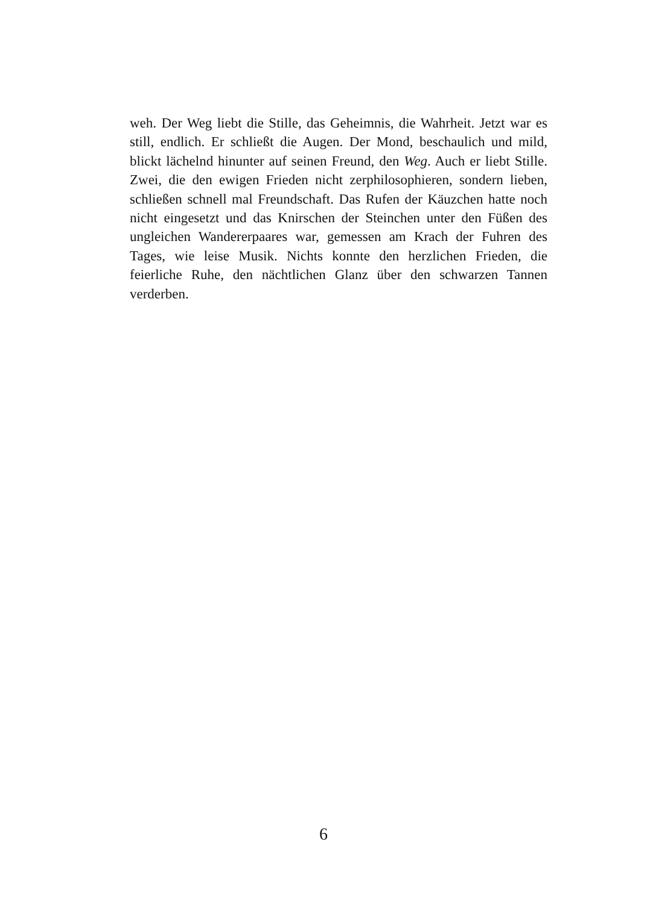weh. Der Weg liebt die Stille, das Geheimnis, die Wahrheit. Jetzt war es still, endlich. Er schließt die Augen. Der Mond, beschaulich und mild, blickt lächelnd hinunter auf seinen Freund, den Weg. Auch er liebt Stille. Zwei, die den ewigen Frieden nicht zerphiloso­phieren, sondern lieben, schließen schnell mal Freundschaft. Das Rufen der Käuzchen hatte noch nicht eingesetzt und das Knirschen der Steinchen unter den Füßen des ungleichen Wandererpaares war, gemessen am Krach der Fuhren des Tages, wie leise Musik. Nichts konnte den herzlichen Frieden, die feierliche Ruhe, den nächtlichen Glanz über den schwarzen Tannen verderben.
6